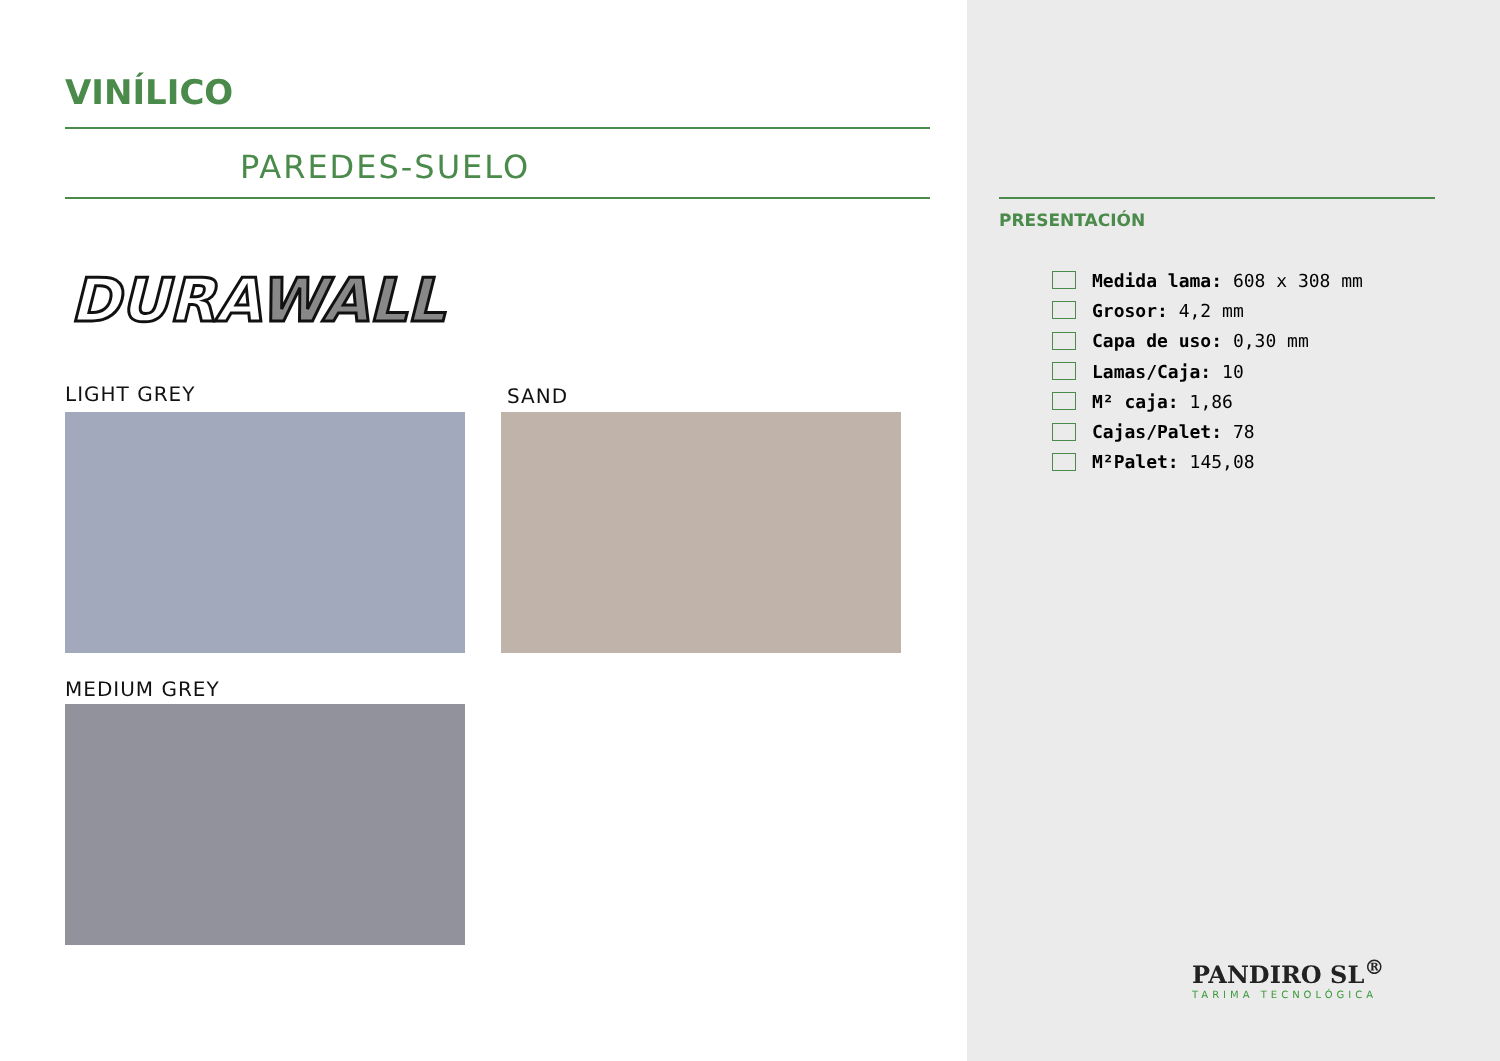VINÍLICO
PAREDES-SUELO
DURAWALL
LIGHT GREY SAND
MEDIUM GREY
PRESENTACIÓN
Medida lama: 608 x 308 mm
Grosor: 4,2 mm
Capa de uso: 0,30 mm
Lamas/Caja: 10
M² caja: 1,86
Cajas/Palet: 78
M²Palet: 145,08
PANDIRO SL<sup>®</sup>
TARIMA TECNOLÓGICA